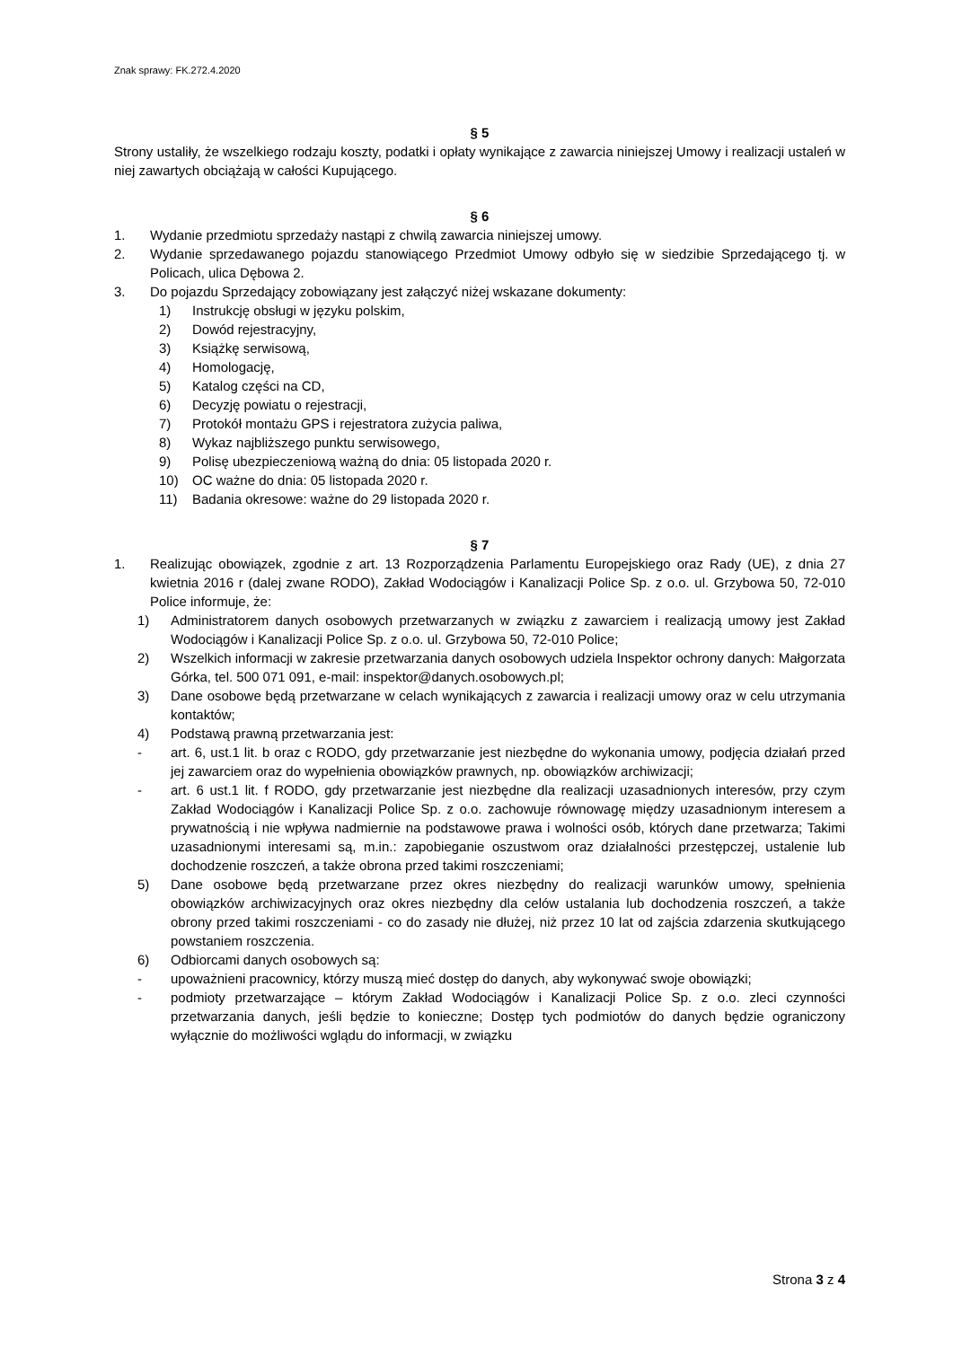Znak sprawy: FK.272.4.2020
§ 5
Strony ustaliły, że wszelkiego rodzaju koszty, podatki i opłaty wynikające z zawarcia niniejszej Umowy i realizacji ustaleń w niej zawartych obciążają w całości Kupującego.
§ 6
1. Wydanie przedmiotu sprzedaży nastąpi z chwilą zawarcia niniejszej umowy.
2. Wydanie sprzedawanego pojazdu stanowiącego Przedmiot Umowy odbyło się w siedzibie Sprzedającego tj. w Policach, ulica Dębowa 2.
3. Do pojazdu Sprzedający zobowiązany jest załączyć niżej wskazane dokumenty:
1) Instrukcję obsługi w języku polskim,
2) Dowód rejestracyjny,
3) Książkę serwisową,
4) Homologację,
5) Katalog części na CD,
6) Decyzję powiatu o rejestracji,
7) Protokół montażu GPS i rejestratora zużycia paliwa,
8) Wykaz najbliższego punktu serwisowego,
9) Polisę ubezpieczeniową ważną do dnia: 05 listopada 2020 r.
10) OC ważne do dnia: 05 listopada 2020 r.
11) Badania okresowe: ważne do 29 listopada 2020 r.
§ 7
1. Realizując obowiązek, zgodnie z art. 13 Rozporządzenia Parlamentu Europejskiego oraz Rady (UE), z dnia 27 kwietnia 2016 r (dalej zwane RODO), Zakład Wodociągów i Kanalizacji Police Sp. z o.o. ul. Grzybowa 50, 72-010 Police informuje, że:
1) Administratorem danych osobowych przetwarzanych w związku z zawarciem i realizacją umowy jest Zakład Wodociągów i Kanalizacji Police Sp. z o.o. ul. Grzybowa 50, 72-010 Police;
2) Wszelkich informacji w zakresie przetwarzania danych osobowych udziela Inspektor ochrony danych: Małgorzata Górka, tel. 500 071 091, e-mail: inspektor@danych.osobowych.pl;
3) Dane osobowe będą przetwarzane w celach wynikających z zawarcia i realizacji umowy oraz w celu utrzymania kontaktów;
4) Podstawą prawną przetwarzania jest:
- art. 6, ust.1 lit. b oraz c RODO, gdy przetwarzanie jest niezbędne do wykonania umowy, podjęcia działań przed jej zawarciem oraz do wypełnienia obowiązków prawnych, np. obowiązków archiwizacji;
- art. 6 ust.1 lit. f RODO, gdy przetwarzanie jest niezbędne dla realizacji uzasadnionych interesów, przy czym Zakład Wodociągów i Kanalizacji Police Sp. z o.o. zachowuje równowagę między uzasadnionym interesem a prywatnością i nie wpływa nadmiernie na podstawowe prawa i wolności osób, których dane przetwarza; Takimi uzasadnionymi interesami są, m.in.: zapobieganie oszustwom oraz działalności przestępczej, ustalenie lub dochodzenie roszczeń, a także obrona przed takimi roszczeniami;
5) Dane osobowe będą przetwarzane przez okres niezbędny do realizacji warunków umowy, spełnienia obowiązków archiwizacyjnych oraz okres niezbędny dla celów ustalania lub dochodzenia roszczeń, a także obrony przed takimi roszczeniami - co do zasady nie dłużej, niż przez 10 lat od zajścia zdarzenia skutkującego powstaniem roszczenia.
6) Odbiorcami danych osobowych są:
- upoważnieni pracownicy, którzy muszą mieć dostęp do danych, aby wykonywać swoje obowiązki;
- podmioty przetwarzające – którym Zakład Wodociągów i Kanalizacji Police Sp. z o.o. zleci czynności przetwarzania danych, jeśli będzie to konieczne; Dostęp tych podmiotów do danych będzie ograniczony wyłącznie do możliwości wglądu do informacji, w związku
Strona 3 z 4